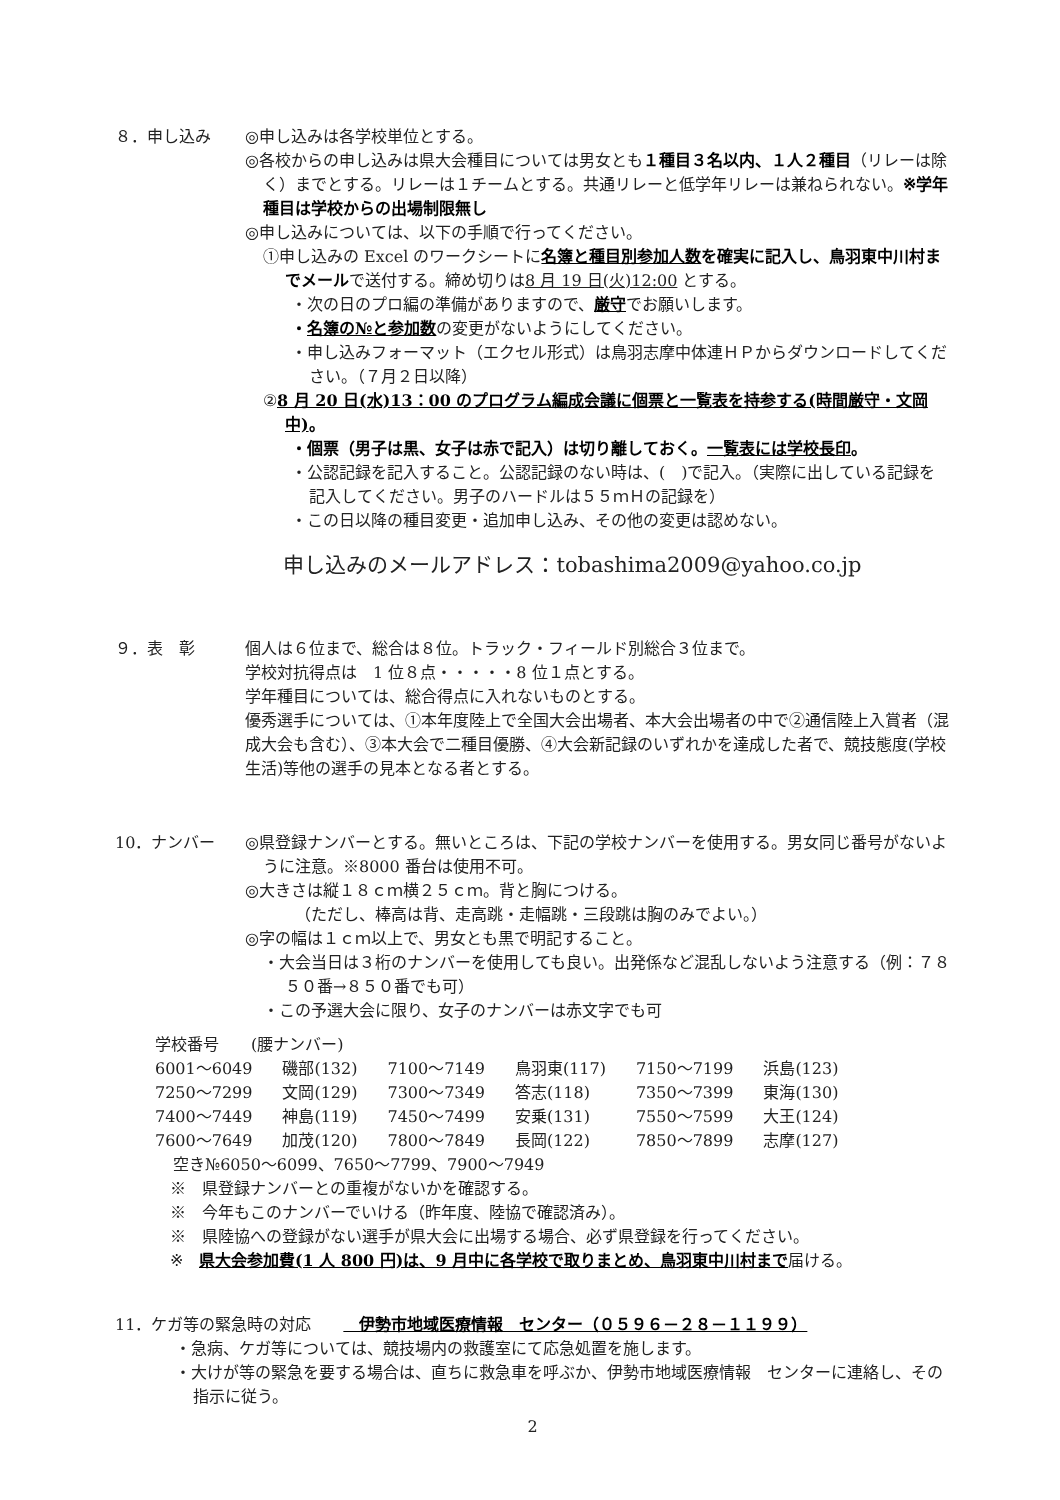８．申し込み ◎申し込みは各学校単位とする。
◎各校からの申し込みは県大会種目については男女とも１種目３名以内、１人２種目（リレーは除く）までとする。リレーは１チームとする。共通リレーと低学年リレーは兼ねられない。※学年種目は学校からの出場制限無し
◎申し込みについては、以下の手順で行ってください。
①申し込みの Excel のワークシートに名簿と種目別参加人数を確実に記入し、鳥羽東中川村までメールで送付する。締め切りは8 月 19 日(火)12:00 とする。
・次の日のプロ編の準備がありますので、厳守でお願いします。
・名簿の№と参加数の変更がないようにしてください。
・申し込みフォーマット（エクセル形式）は鳥羽志摩中体連ＨＰからダウンロードしてください。（７月２日以降）
②8 月 20 日(水)13：00 のプログラム編成会議に個票と一覧表を持参する(時間厳守・文岡中)。
・個票（男子は黒、女子は赤で記入）は切り離しておく。一覧表には学校長印。
・公認記録を記入すること。公認記録のない時は、(　)で記入。（実際に出している記録を記入してください。男子のハードルは５５ｍＨの記録を）
・この日以降の種目変更・追加申し込み、その他の変更は認めない。
申し込みのメールアドレス：tobashima2009@yahoo.co.jp
９．表　彰 個人は６位まで、総合は８位。トラック・フィールド別総合３位まで。
学校対抗得点は　1 位８点・・・・・8 位１点とする。
学年種目については、総合得点に入れないものとする。
優秀選手については、①本年度陸上で全国大会出場者、本大会出場者の中で②通信陸上入賞者（混成大会も含む）、③本大会で二種目優勝、④大会新記録のいずれかを達成した者で、競技態度(学校生活)等他の選手の見本となる者とする。
10．ナンバー ◎県登録ナンバーとする。無いところは、下記の学校ナンバーを使用する。男女同じ番号がないように注意。※8000 番台は使用不可。
◎大きさは縦１８ｃｍ横２５ｃｍ。背と胸につける。
（ただし、棒高は背、走高跳・走幅跳・三段跳は胸のみでよい。）
◎字の幅は１ｃｍ以上で、男女とも黒で明記すること。
・大会当日は３桁のナンバーを使用しても良い。出発係など混乱しないよう注意する（例：７８５０番→８５０番でも可）
・この予選大会に限り、女子のナンバーは赤文字でも可
学校番号　　(腰ナンバー)
| 6001～6049 | 磯部(132) | 7100～7149 | 鳥羽東(117) | 7150～7199 | 浜島(123) |
| 7250～7299 | 文岡(129) | 7300～7349 | 答志(118) | 7350～7399 | 東海(130) |
| 7400～7449 | 神島(119) | 7450～7499 | 安乗(131) | 7550～7599 | 大王(124) |
| 7600～7649 | 加茂(120) | 7800～7849 | 長岡(122) | 7850～7899 | 志摩(127) |
空き№6050～6099、7650～7799、7900～7949
※　県登録ナンバーとの重複がないかを確認する。
※　今年もこのナンバーでいける（昨年度、陸協で確認済み）。
※　県陸協への登録がない選手が県大会に出場する場合、必ず県登録を行ってください。
※　県大会参加費(1 人 800 円)は、9 月中に各学校で取りまとめ、鳥羽東中川村まで届ける。
11．ケガ等の緊急時の対応　　　伊勢市地域医療情報　センター（０５９６－２８－１１９９）
・急病、ケガ等については、競技場内の救護室にて応急処置を施します。
・大けが等の緊急を要する場合は、直ちに救急車を呼ぶか、伊勢市地域医療情報　センターに連絡し、その指示に従う。
2